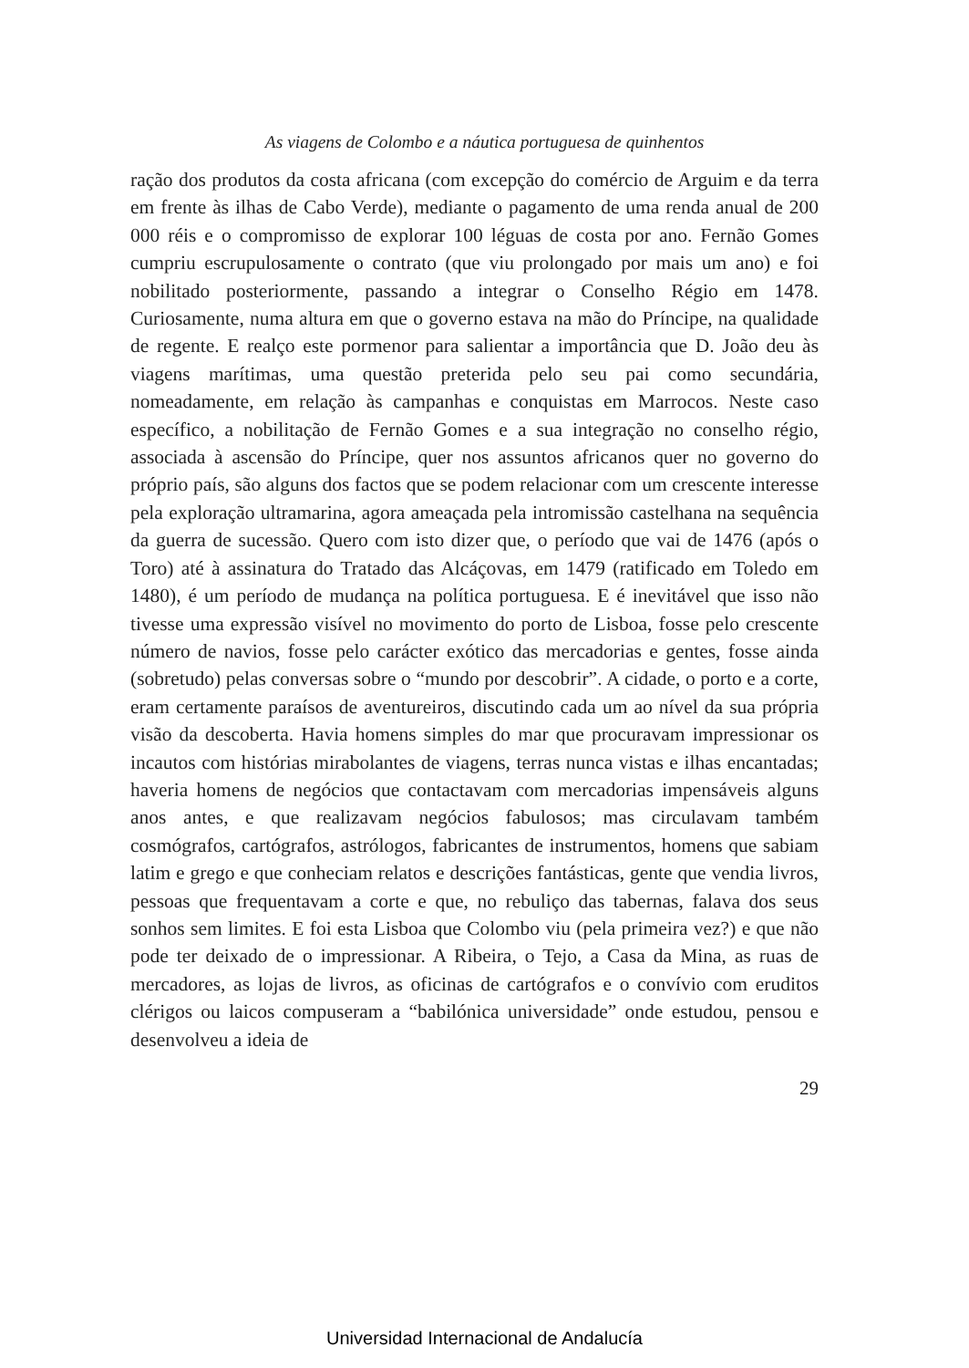As viagens de Colombo e a náutica portuguesa de quinhentos
ração dos produtos da costa africana (com excepção do comércio de Arguim e da terra em frente às ilhas de Cabo Verde), mediante o pagamento de uma renda anual de 200 000 réis e o compromisso de explorar 100 léguas de costa por ano. Fernão Gomes cumpriu escrupulosamente o contrato (que viu prolongado por mais um ano) e foi nobilitado posteriormente, passando a integrar o Conselho Régio em 1478. Curiosamente, numa altura em que o governo estava na mão do Príncipe, na qualidade de regente. E realço este pormenor para salientar a importância que D. João deu às viagens marítimas, uma questão preterida pelo seu pai como secundária, nomeadamente, em relação às campanhas e conquistas em Marrocos. Neste caso específico, a nobilitação de Fernão Gomes e a sua integração no conselho régio, associada à ascensão do Príncipe, quer nos assuntos africanos quer no governo do próprio país, são alguns dos factos que se podem relacionar com um crescente interesse pela exploração ultramarina, agora ameaçada pela intromissão castelhana na sequência da guerra de sucessão. Quero com isto dizer que, o período que vai de 1476 (após o Toro) até à assinatura do Tratado das Alcáçovas, em 1479 (ratificado em Toledo em 1480), é um período de mudança na política portuguesa. E é inevitável que isso não tivesse uma expressão visível no movimento do porto de Lisboa, fosse pelo crescente número de navios, fosse pelo carácter exótico das mercadorias e gentes, fosse ainda (sobretudo) pelas conversas sobre o “mundo por descobrir”. A cidade, o porto e a corte, eram certamente paraísos de aventureiros, discutindo cada um ao nível da sua própria visão da descoberta. Havia homens simples do mar que procuravam impressionar os incautos com histórias mirabolantes de viagens, terras nunca vistas e ilhas encantadas; haveria homens de negócios que contactavam com mercadorias impensáveis alguns anos antes, e que realizavam negócios fabulosos; mas circulavam também cosmógrafos, cartógrafos, astrólogos, fabricantes de instrumentos, homens que sabiam latim e grego e que conheciam relatos e descrições fantásticas, gente que vendia livros, pessoas que frequentavam a corte e que, no rebuliço das tabernas, falava dos seus sonhos sem limites. E foi esta Lisboa que Colombo viu (pela primeira vez?) e que não pode ter deixado de o impressionar. A Ribeira, o Tejo, a Casa da Mina, as ruas de mercadores, as lojas de livros, as oficinas de cartógrafos e o convívio com eruditos clérigos ou laicos compuseram a “babilónica universidade” onde estudou, pensou e desenvolveu a ideia de
29
Universidad Internacional de Andalucía